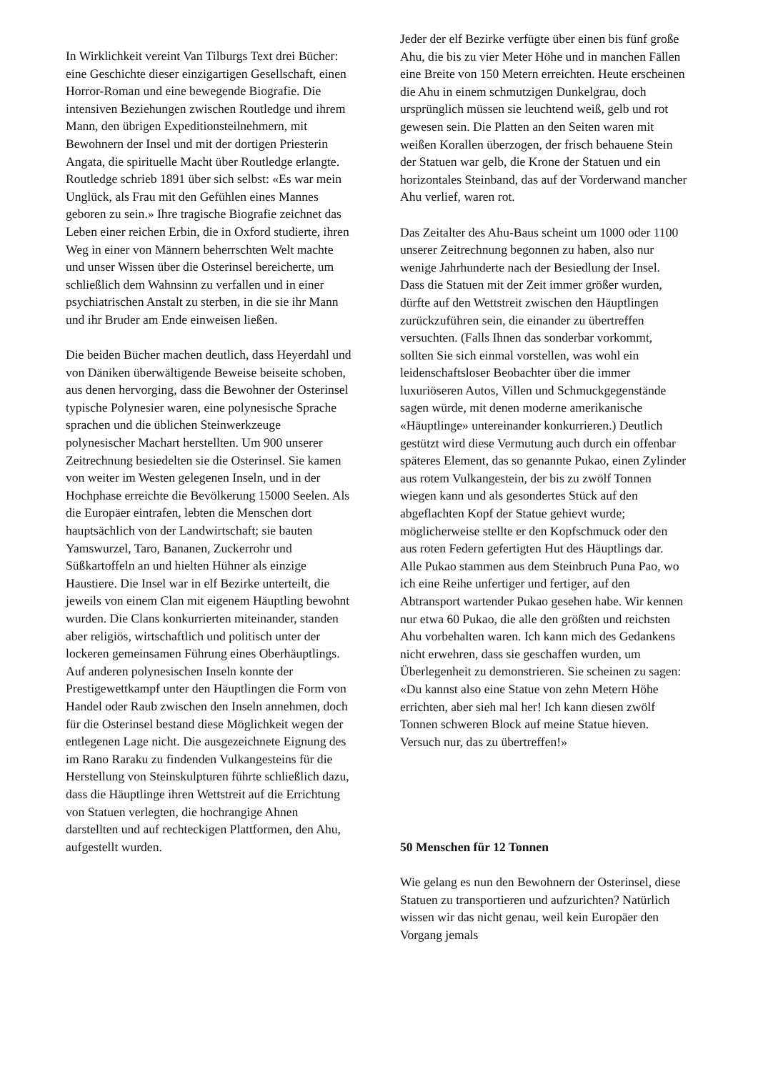In Wirklichkeit vereint Van Tilburgs Text drei Bücher: eine Geschichte dieser einzigartigen Gesellschaft, einen Horror-Roman und eine bewegende Biografie. Die intensiven Beziehungen zwischen Routledge und ihrem Mann, den übrigen Expeditionsteilnehmern, mit Bewohnern der Insel und mit der dortigen Priesterin Angata, die spirituelle Macht über Routledge erlangte. Routledge schrieb 1891 über sich selbst: «Es war mein Unglück, als Frau mit den Gefühlen eines Mannes geboren zu sein.» Ihre tragische Biografie zeichnet das Leben einer reichen Erbin, die in Oxford studierte, ihren Weg in einer von Männern beherrschten Welt machte und unser Wissen über die Osterinsel bereicherte, um schließlich dem Wahnsinn zu verfallen und in einer psychiatrischen Anstalt zu sterben, in die sie ihr Mann und ihr Bruder am Ende einweisen ließen.
Die beiden Bücher machen deutlich, dass Heyerdahl und von Däniken überwältigende Beweise beiseite schoben, aus denen hervorging, dass die Bewohner der Osterinsel typische Polynesier waren, eine polynesische Sprache sprachen und die üblichen Steinwerkzeuge polynesischer Machart herstellten. Um 900 unserer Zeitrechnung besiedelten sie die Osterinsel. Sie kamen von weiter im Westen gelegenen Inseln, und in der Hochphase erreichte die Bevölkerung 15000 Seelen. Als die Europäer eintrafen, lebten die Menschen dort hauptsächlich von der Landwirtschaft; sie bauten Yamswurzel, Taro, Bananen, Zuckerrohr und Süßkartoffeln an und hielten Hühner als einzige Haustiere. Die Insel war in elf Bezirke unterteilt, die jeweils von einem Clan mit eigenem Häuptling bewohnt wurden. Die Clans konkurrierten miteinander, standen aber religiös, wirtschaftlich und politisch unter der lockeren gemeinsamen Führung eines Oberhäuptlings. Auf anderen polynesischen Inseln konnte der Prestigewettkampf unter den Häuptlingen die Form von Handel oder Raub zwischen den Inseln annehmen, doch für die Osterinsel bestand diese Möglichkeit wegen der entlegenen Lage nicht. Die ausgezeichnete Eignung des im Rano Raraku zu findenden Vulkangesteins für die Herstellung von Steinskulpturen führte schließlich dazu, dass die Häuptlinge ihren Wettstreit auf die Errichtung von Statuen verlegten, die hochrangige Ahnen darstellten und auf rechteckigen Plattformen, den Ahu, aufgestellt wurden.
Jeder der elf Bezirke verfügte über einen bis fünf große Ahu, die bis zu vier Meter Höhe und in manchen Fällen eine Breite von 150 Metern erreichten. Heute erscheinen die Ahu in einem schmutzigen Dunkelgrau, doch ursprünglich müssen sie leuchtend weiß, gelb und rot gewesen sein. Die Platten an den Seiten waren mit weißen Korallen überzogen, der frisch behauene Stein der Statuen war gelb, die Krone der Statuen und ein horizontales Steinband, das auf der Vorderwand mancher Ahu verlief, waren rot.
Das Zeitalter des Ahu-Baus scheint um 1000 oder 1100 unserer Zeitrechnung begonnen zu haben, also nur wenige Jahrhunderte nach der Besiedlung der Insel. Dass die Statuen mit der Zeit immer größer wurden, dürfte auf den Wettstreit zwischen den Häuptlingen zurückzuführen sein, die einander zu übertreffen versuchten. (Falls Ihnen das sonderbar vorkommt, sollten Sie sich einmal vorstellen, was wohl ein leidenschaftsloser Beobachter über die immer luxuriöseren Autos, Villen und Schmuckgegenstände sagen würde, mit denen moderne amerikanische «Häuptlinge» untereinander konkurrieren.) Deutlich gestützt wird diese Vermutung auch durch ein offenbar späteres Element, das so genannte Pukao, einen Zylinder aus rotem Vulkangestein, der bis zu zwölf Tonnen wiegen kann und als gesondertes Stück auf den abgeflachten Kopf der Statue gehievt wurde; möglicherweise stellte er den Kopfschmuck oder den aus roten Federn gefertigten Hut des Häuptlings dar. Alle Pukao stammen aus dem Steinbruch Puna Pao, wo ich eine Reihe unfertiger und fertiger, auf den Abtransport wartender Pukao gesehen habe. Wir kennen nur etwa 60 Pukao, die alle den größten und reichsten Ahu vorbehalten waren. Ich kann mich des Gedankens nicht erwehren, dass sie geschaffen wurden, um Überlegenheit zu demonstrieren. Sie scheinen zu sagen: «Du kannst also eine Statue von zehn Metern Höhe errichten, aber sieh mal her! Ich kann diesen zwölf Tonnen schweren Block auf meine Statue hieven. Versuch nur, das zu übertreffen!»
50 Menschen für 12 Tonnen
Wie gelang es nun den Bewohnern der Osterinsel, diese Statuen zu transportieren und aufzurichten? Natürlich wissen wir das nicht genau, weil kein Europäer den Vorgang jemals